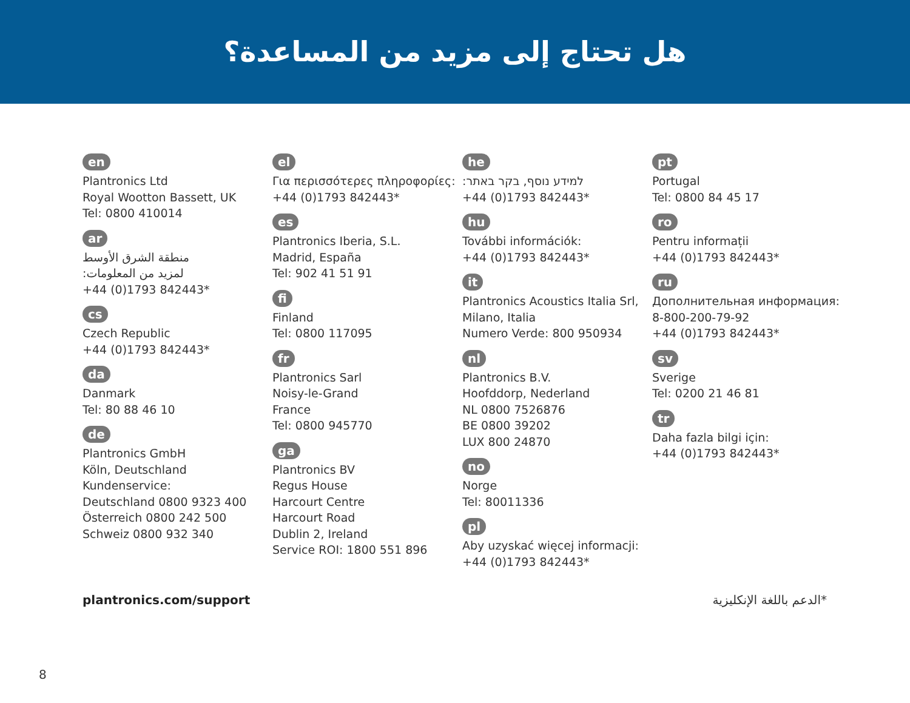هل تحتاج إلى مزيد من المساعدة؟
en
Plantronics Ltd
Royal Wootton Bassett, UK
Tel: 0800 410014
ar
منطقة الشرق الأوسط
لمزيد من المعلومات:
+44 (0)1793 842443*
cs
Czech Republic
+44 (0)1793 842443*
da
Danmark
Tel: 80 88 46 10
de
Plantronics GmbH
Köln, Deutschland
Kundenservice:
Deutschland 0800 9323 400
Österreich 0800 242 500
Schweiz 0800 932 340
el
Για περισσότερες πληροφορίες:
+44 (0)1793 842443*
es
Plantronics Iberia, S.L.
Madrid, España
Tel: 902 41 51 91
fi
Finland
Tel: 0800 117095
fr
Plantronics Sarl
Noisy-le-Grand
France
Tel: 0800 945770
ga
Plantronics BV
Regus House
Harcourt Centre
Harcourt Road
Dublin 2, Ireland
Service ROI: 1800 551 896
he
למידע נוסף, בקר באתר:
+44 (0)1793 842443*
hu
További információk:
+44 (0)1793 842443*
it
Plantronics Acoustics Italia Srl, Milano, Italia
Numero Verde: 800 950934
nl
Plantronics B.V.
Hoofddorp, Nederland
NL 0800 7526876
BE 0800 39202
LUX 800 24870
no
Norge
Tel: 80011336
pl
Aby uzyskać więcej informacji:
+44 (0)1793 842443*
pt
Portugal
Tel: 0800 84 45 17
ro
Pentru informații
+44 (0)1793 842443*
ru
Дополнительная информация:
8-800-200-79-92
+44 (0)1793 842443*
sv
Sverige
Tel: 0200 21 46 81
tr
Daha fazla bilgi için:
+44 (0)1793 842443*
plantronics.com/support *الدعم باللغة الإنكليزية
8